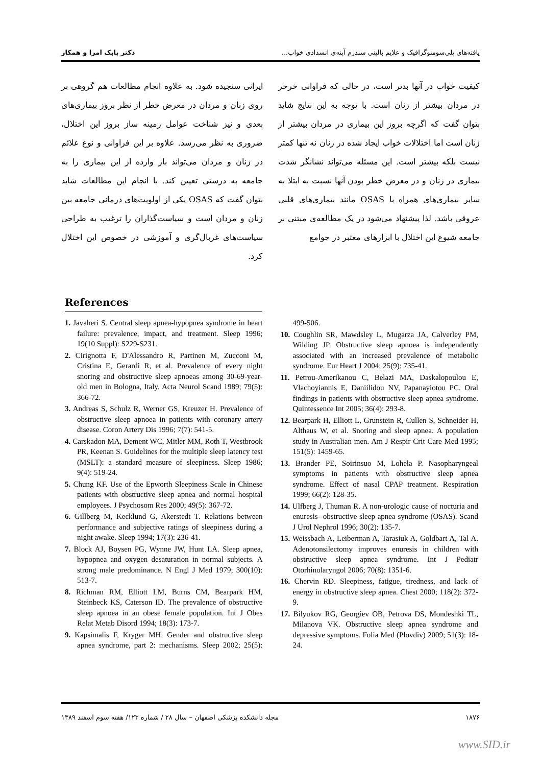یافته‌های پلی‌سومنوگرافیک و علایم بالینی سندرم آپنه‌ی انسدادی خواب... دکتر بابک امرا و همکار
کیفیت خواب در آنها بدتر است، در حالی که فراوانی خرخر در مردان بیشتر از زنان است. با توجه به این نتایج شاید بتوان گفت که اگرچه بروز این بیماری در مردان بیشتر از زنان است اما اختلالات خواب ایجاد شده در زنان نه تنها کمتر نیست بلکه بیشتر است. این مسئله می‌تواند نشانگر شدت بیماری در زنان و در معرض خطر بودن آنها نسبت به ابتلا به سایر بیماری‌های همراه با OSAS مانند بیماری‌های قلبی عروقی باشد. لذا پیشنهاد می‌شود در یک مطالعه‌ی مبتنی بر جامعه شیوع این اختلال با ابزارهای معتبر در جوامع
ایرانی سنجیده شود. به علاوه انجام مطالعات هم گروهی بر روی زنان و مردان در معرض خطر از نظر بروز بیماری‌های بعدی و نیز شناخت عوامل زمینه ساز بروز این اختلال، ضروری به نظر می‌رسد. علاوه بر این فراوانی و نوع علائم در زنان و مردان می‌تواند بار وارده از این بیماری را به جامعه به درستی تعیین کند. با انجام این مطالعات شاید بتوان گفت که OSAS یکی از اولویت‌های درمانی جامعه بین زنان و مردان است و سیاست‌گذاران را ترغیب به طراحی سیاست‌های غربال‌گری و آموزشی در خصوص این اختلال کرد.
References
1. Javaheri S. Central sleep apnea-hypopnea syndrome in heart failure: prevalence, impact, and treatment. Sleep 1996; 19(10 Suppl): S229-S231.
2. Cirignotta F, D'Alessandro R, Partinen M, Zucconi M, Cristina E, Gerardi R, et al. Prevalence of every night snoring and obstructive sleep apnoeas among 30-69-year-old men in Bologna, Italy. Acta Neurol Scand 1989; 79(5): 366-72.
3. Andreas S, Schulz R, Werner GS, Kreuzer H. Prevalence of obstructive sleep apnoea in patients with coronary artery disease. Coron Artery Dis 1996; 7(7): 541-5.
4. Carskadon MA, Dement WC, Mitler MM, Roth T, Westbrook PR, Keenan S. Guidelines for the multiple sleep latency test (MSLT): a standard measure of sleepiness. Sleep 1986; 9(4): 519-24.
5. Chung KF. Use of the Epworth Sleepiness Scale in Chinese patients with obstructive sleep apnea and normal hospital employees. J Psychosom Res 2000; 49(5): 367-72.
6. Gillberg M, Kecklund G, Akerstedt T. Relations between performance and subjective ratings of sleepiness during a night awake. Sleep 1994; 17(3): 236-41.
7. Block AJ, Boysen PG, Wynne JW, Hunt LA. Sleep apnea, hypopnea and oxygen desaturation in normal subjects. A strong male predominance. N Engl J Med 1979; 300(10): 513-7.
8. Richman RM, Elliott LM, Burns CM, Bearpark HM, Steinbeck KS, Caterson ID. The prevalence of obstructive sleep apnoea in an obese female population. Int J Obes Relat Metab Disord 1994; 18(3): 173-7.
9. Kapsimalis F, Kryger MH. Gender and obstructive sleep apnea syndrome, part 2: mechanisms. Sleep 2002; 25(5): 499-506.
10. Coughlin SR, Mawdsley L, Mugarza JA, Calverley PM, Wilding JP. Obstructive sleep apnoea is independently associated with an increased prevalence of metabolic syndrome. Eur Heart J 2004; 25(9): 735-41.
11. Petrou-Amerikanou C, Belazi MA, Daskalopoulou E, Vlachoyiannis E, Daniilidou NV, Papanayiotou PC. Oral findings in patients with obstructive sleep apnea syndrome. Quintessence Int 2005; 36(4): 293-8.
12. Bearpark H, Elliott L, Grunstein R, Cullen S, Schneider H, Althaus W, et al. Snoring and sleep apnea. A population study in Australian men. Am J Respir Crit Care Med 1995; 151(5): 1459-65.
13. Brander PE, Soirinsuo M, Lohela P. Nasopharyngeal symptoms in patients with obstructive sleep apnea syndrome. Effect of nasal CPAP treatment. Respiration 1999; 66(2): 128-35.
14. Ulfberg J, Thuman R. A non-urologic cause of nocturia and enuresis--obstructive sleep apnea syndrome (OSAS). Scand J Urol Nephrol 1996; 30(2): 135-7.
15. Weissbach A, Leiberman A, Tarasiuk A, Goldbart A, Tal A. Adenotonsilectomy improves enuresis in children with obstructive sleep apnea syndrome. Int J Pediatr Otorhinolaryngol 2006; 70(8): 1351-6.
16. Chervin RD. Sleepiness, fatigue, tiredness, and lack of energy in obstructive sleep apnea. Chest 2000; 118(2): 372-9.
17. Bilyukov RG, Georgiev OB, Petrova DS, Mondeshki TL, Milanova VK. Obstructive sleep apnea syndrome and depressive symptoms. Folia Med (Plovdiv) 2009; 51(3): 18-24.
۱۸۷۶ مجله دانشکده پزشکی اصفهان – سال ۲۸ / شماره ۱۲۳/ هفته سوم اسفند ۱۳۸۹
www.SID.ir